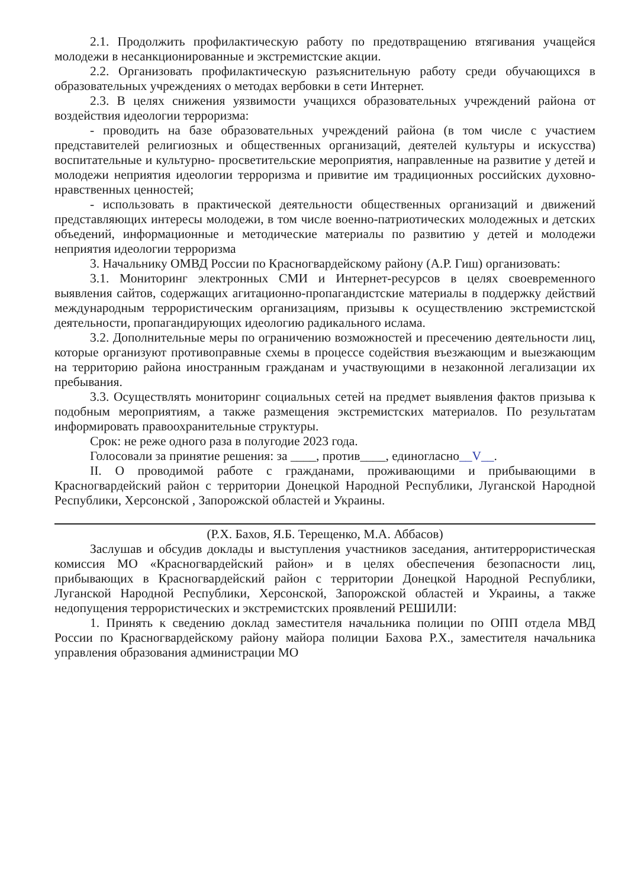2.1. Продолжить профилактическую работу по предотвращению втягивания учащейся молодежи в несанкционированные и экстремистские акции.
2.2. Организовать профилактическую разъяснительную работу среди обучающихся в образовательных учреждениях о методах вербовки в сети Интернет.
2.3. В целях снижения уязвимости учащихся образовательных учреждений района от воздействия идеологии терроризма:
- проводить на базе образовательных учреждений района (в том числе с участием представителей религиозных и общественных организаций, деятелей культуры и искусства) воспитательные и культурно- просветительские мероприятия, направленные на развитие у детей и молодежи неприятия идеологии терроризма и привитие им традиционных российских духовно-нравственных ценностей;
- использовать в практической деятельности общественных организаций и движений представляющих интересы молодежи, в том числе военно-патриотических молодежных и детских объедений, информационные и методические материалы по развитию у детей и молодежи неприятия идеологии терроризма
3. Начальнику ОМВД России по Красногвардейскому району (А.Р. Гиш) организовать:
3.1. Мониторинг электронных СМИ и Интернет-ресурсов в целях своевременного выявления сайтов, содержащих агитационно-пропагандистские материалы в поддержку действий международным террористическим организациям, призывы к осуществлению экстремистской деятельности, пропагандирующих идеологию радикального ислама.
3.2. Дополнительные меры по ограничению возможностей и пресечению деятельности лиц, которые организуют противоправные схемы в процессе содействия въезжающим и выезжающим на территорию района иностранным гражданам и участвующими в незаконной легализации их пребывания.
3.3. Осуществлять мониторинг социальных сетей на предмет выявления фактов призыва к подобным мероприятиям, а также размещения экстремистских материалов. По результатам информировать правоохранительные структуры.
Срок: не реже одного раза в полугодие 2023 года.
Голосовали за принятие решения: за ____, против____, единогласно__V__.
II. О проводимой работе с гражданами, проживающими и прибывающими в Красногвардейский район с территории Донецкой Народной Республики, Луганской Народной Республики, Херсонской , Запорожской областей и Украины.
(Р.Х. Бахов, Я.Б. Терещенко, М.А. Аббасов)
Заслушав и обсудив доклады и выступления участников заседания, антитеррористическая комиссия МО «Красногвардейский район» и в целях обеспечения безопасности лиц, прибывающих в Красногвардейский район с территории Донецкой Народной Республики, Луганской Народной Республики, Херсонской, Запорожской областей и Украины, а также недопущения террористических и экстремистских проявлений РЕШИЛИ:
1. Принять к сведению доклад заместителя начальника полиции по ОПП отдела МВД России по Красногвардейскому району майора полиции Бахова Р.Х., заместителя начальника управления образования администрации МО